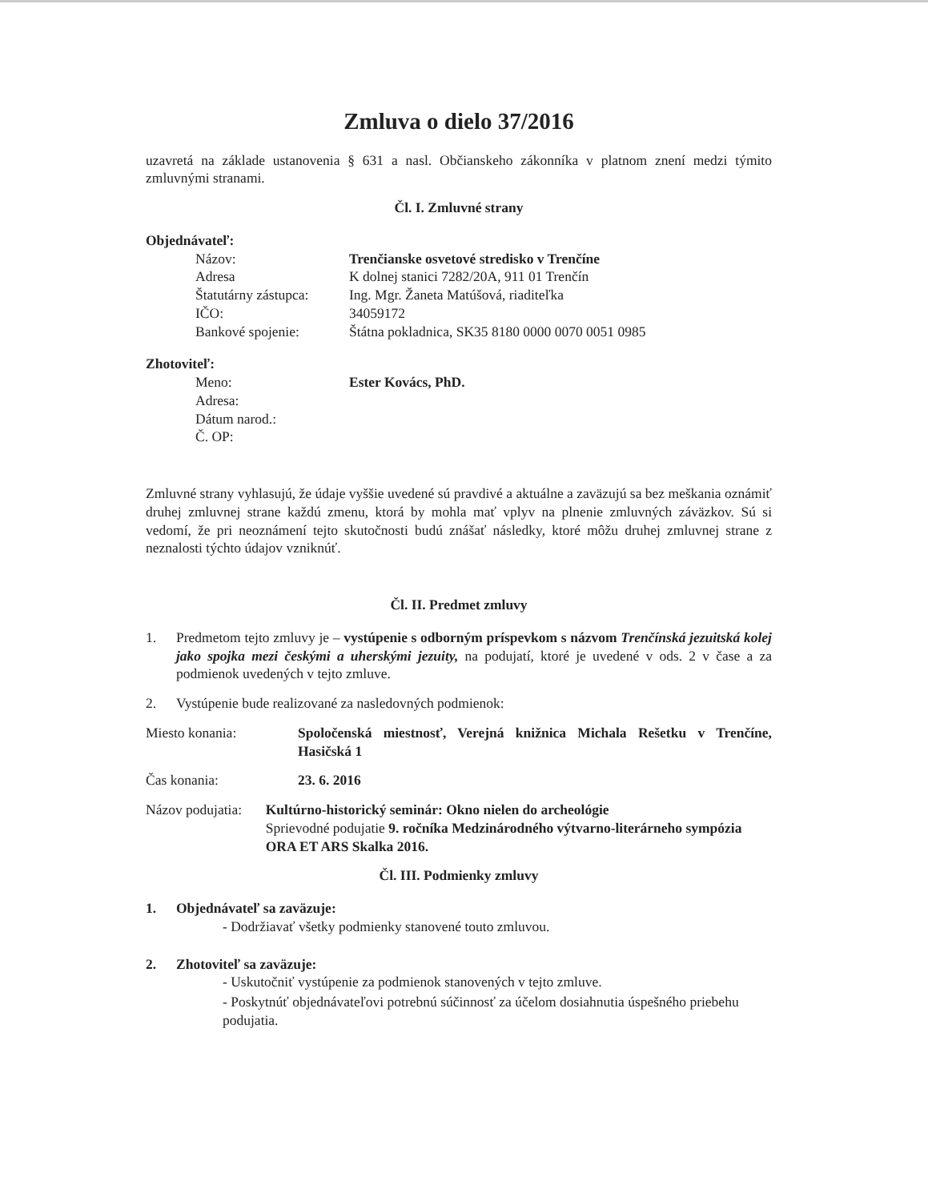Zmluva o dielo 37/2016
uzavretá na základe ustanovenia § 631 a nasl. Občianskeho zákonníka v platnom znení medzi týmito zmluvnými stranami.
Čl. I. Zmluvné strany
Objednávateľ:
Názov: Trenčianske osvetové stredisko v Trenčíne
Adresa K dolnej stanici 7282/20A, 911 01 Trenčín
Štatutárny zástupca:
Ing. Mgr. Žaneta Matúšová, riaditeľka
IČO: 34059172
Bankové spojenie: Štátna pokladnica, SK35 8180 0000 0070 0051 0985
Zhotoviteľ:
Meno: Ester Kovács, PhD.
Adresa:
Dátum narod.:
Č. OP:
Zmluvné strany vyhlasujú, že údaje vyššie uvedené sú pravdivé a aktuálne a zaväzujú sa bez meškania oznámiť druhej zmluvnej strane každú zmenu, ktorá by mohla mať vplyv na plnenie zmluvných záväzkov. Sú si vedomí, že pri neoznámení tejto skutočnosti budú znášať následky, ktoré môžu druhej zmluvnej strane z neznalosti týchto údajov vzniknúť.
Čl. II. Predmet zmluvy
1. Predmetom tejto zmluvy je – vystúpenie s odborným príspevkom s názvom Trenčínská jezuitská kolej jako spojka mezi českými a uherskými jezuity, na podujatí, ktoré je uvedené v ods. 2 v čase a za podmienok uvedených v tejto zmluve.
2. Vystúpenie bude realizované za nasledovných podmienok:
Miesto konania: Spoločenská miestnosť, Verejná knižnica Michala Rešetku v Trenčíne, Hasičská 1
Čas konania: 23. 6. 2016
Názov podujatia: Kultúrno-historický seminár: Okno nielen do archeológie
Sprievodné podujatie 9. ročníka Medzinárodného výtvarno-literárneho sympózia ORA ET ARS Skalka 2016.
Čl. III. Podmienky zmluvy
1. Objednávateľ sa zaväzuje:
- Dodržiavať všetky podmienky stanovené touto zmluvou.
2. Zhotoviteľ sa zaväzuje:
- Uskutočniť vystúpenie za podmienok stanovených v tejto zmluve.
- Poskytnúť objednávateľovi potrebnú súčinnosť za účelom dosiahnutia úspešného priebehu podujatia.